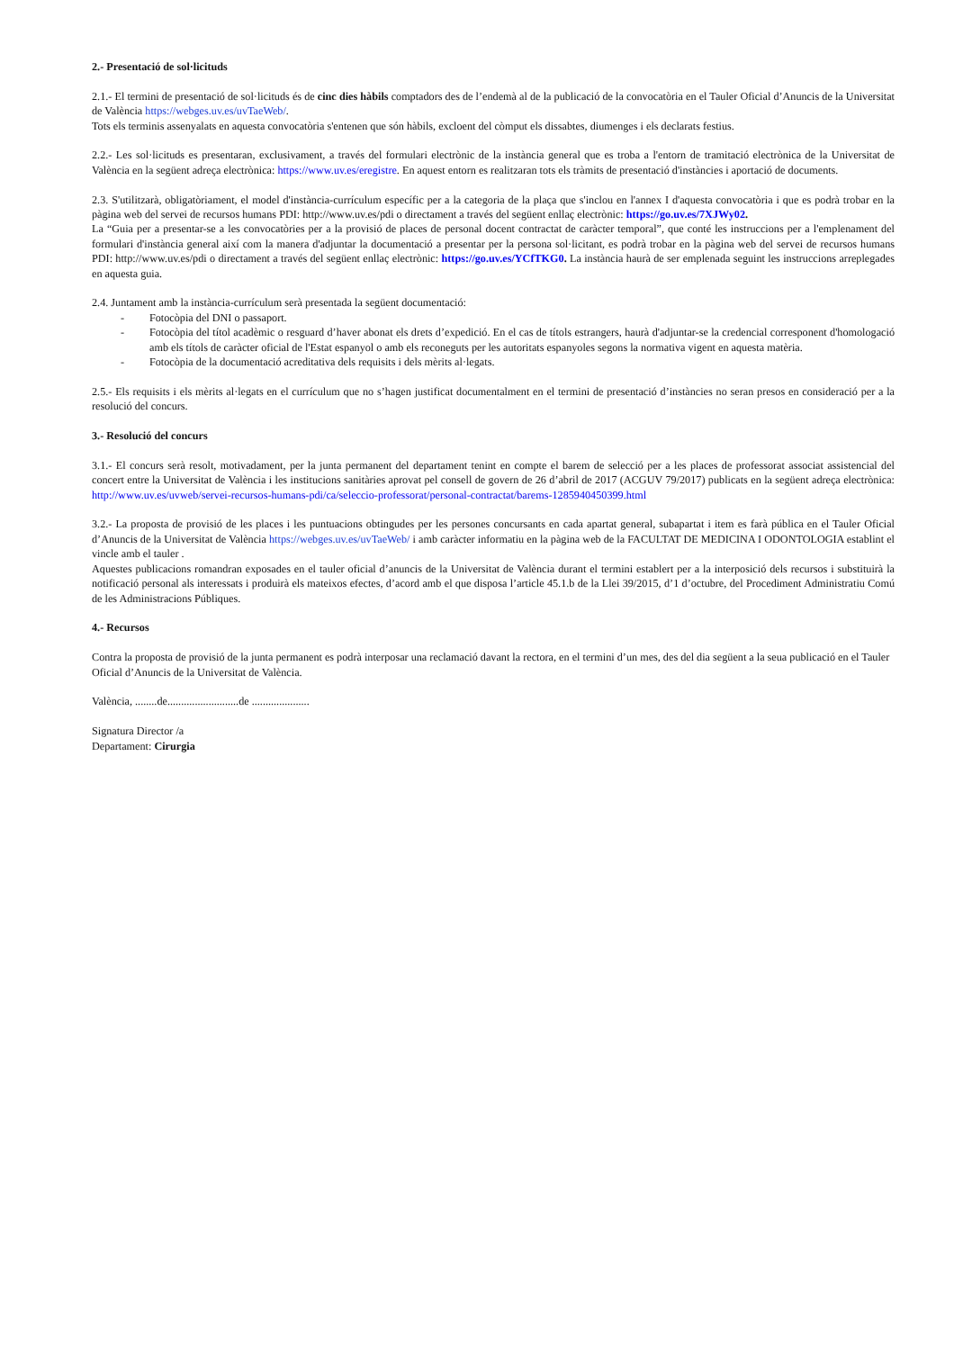2.- Presentació de sol·licituds
2.1.- El termini de presentació de sol·licituds és de cinc dies hàbils comptadors des de l’endemà al de la publicació de la convocatòria en el Tauler Oficial d’Anuncis de la Universitat de València https://webges.uv.es/uvTaeWeb/.
Tots els terminis assenyalats en aquesta convocatòria s'entenen que són hàbils, excloent del còmput els dissabtes, diumenges i els declarats festius.
2.2.- Les sol·licituds es presentaran, exclusivament, a través del formulari electrònic de la instància general que es troba a l'entorn de tramitació electrònica de la Universitat de València en la següent adreça electrònica: https://www.uv.es/eregistre. En aquest entorn es realitzaran tots els tràmits de presentació d'instàncies i aportació de documents.
2.3. S'utilitzarà, obligatòriament, el model d'instància-currículum específic per a la categoria de la plaça que s'inclou en l'annex I d'aquesta convocatòria i que es podrà trobar en la pàgina web del servei de recursos humans PDI: http://www.uv.es/pdi o directament a través del següent enllaç electrònic: https://go.uv.es/7XJWy02.
La “Guia per a presentar-se a les convocatòries per a la provisió de places de personal docent contractat de caràcter temporal”, que conté les instruccions per a l'emplenament del formulari d'instància general així com la manera d'adjuntar la documentació a presentar per la persona sol·licitant, es podrà trobar en la pàgina web del servei de recursos humans PDI: http://www.uv.es/pdi o directament a través del següent enllaç electrònic: https://go.uv.es/YCfTKG0. La instància haurà de ser emplenada seguint les instruccions arreplegades en aquesta guia.
2.4. Juntament amb la instància-currículum serà presentada la següent documentació:
- Fotocòpia del DNI o passaport.
- Fotocòpia del títol acadèmic o resguard d’haver abonat els drets d’expedició. En el cas de títols estrangers, haurà d'adjuntar-se la credencial corresponent d'homologació amb els títols de caràcter oficial de l'Estat espanyol o amb els reconeguts per les autoritats espanyoles segons la normativa vigent en aquesta matèria.
- Fotocòpia de la documentació acreditativa dels requisits i dels mèrits al·legats.
2.5.- Els requisits i els mèrits al·legats en el currículum que no s’hagen justificat documentalment en el termini de presentació d’instàncies no seran presos en consideració per a la resolució del concurs.
3.- Resolució del concurs
3.1.- El concurs serà resolt, motivadament, per la junta permanent del departament tenint en compte el barem de selecció per a les places de professorat associat assistencial del concert entre la Universitat de València i les institucions sanitàries aprovat pel consell de govern de 26 d’abril de 2017 (ACGUV 79/2017) publicats en la següent adreça electrònica: http://www.uv.es/uvweb/servei-recursos-humans-pdi/ca/seleccio-professorat/personal-contractat/barems-1285940450399.html
3.2.- La proposta de provisió de les places i les puntuacions obtingudes per les persones concursants en cada apartat general, subapartat i item es farà pública en el Tauler Oficial d’Anuncis de la Universitat de València https://webges.uv.es/uvTaeWeb/ i amb caràcter informatiu en la pàgina web de la FACULTAT DE MEDICINA I ODONTOLOGIA establint el vincle amb el tauler .
Aquestes publicacions romandran exposades en el tauler oficial d’anuncis de la Universitat de València durant el termini establert per a la interposició dels recursos i substituirà la notificació personal als interessats i produirà els mateixos efectes, d’acord amb el que disposa l’article 45.1.b de la Llei 39/2015, d’1 d’octubre, del Procediment Administratiu Comú de les Administracions Públiques.
4.- Recursos
Contra la proposta de provisió de la junta permanent es podrà interposar una reclamació davant la rectora, en el termini d’un mes, des del dia següent a la seua publicació en el Tauler Oficial d’Anuncis de la Universitat de València.
València, ........de..........................de .....................
Signatura Director /a
Departament: Cirurgia